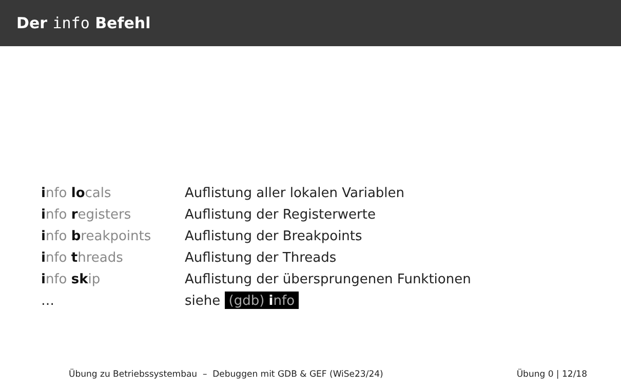Der info Befehl
| i nfo lo cals | Auflistung aller lokalen Variablen |
| i nfo r egisters | Auflistung der Registerwerte |
| i nfo b reakpoints | Auflistung der Breakpoints |
| i nfo t hreads | Auflistung der Threads |
| i nfo sk ip | Auflistung der übersprungenen Funktionen |
| … | siehe (gdb) i nfo |
Übung zu Betriebssystembau – Debuggen mit GDB & GEF (WiSe23/24) Übung 0 | 12/18